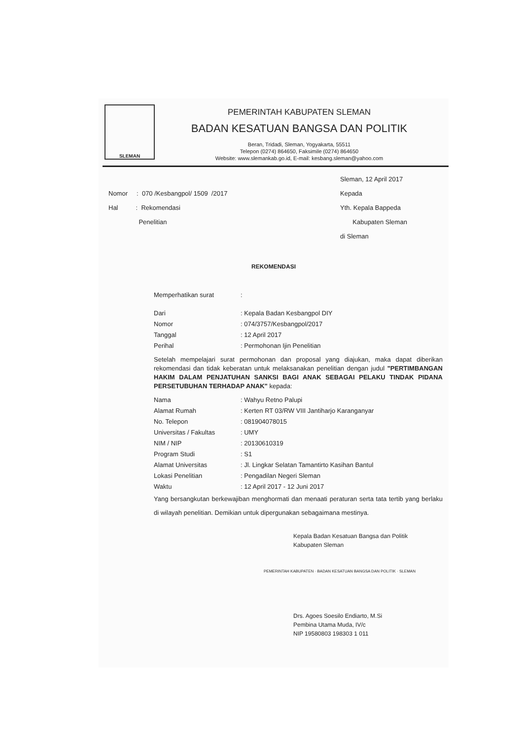SLEMAN
PEMERINTAH KABUPATEN SLEMAN
BADAN KESATUAN BANGSA DAN POLITIK
Beran, Tridadi, Sleman, Yogyakarta, 55511
Telepon (0274) 864650, Faksimile (0274) 864650
Website: www.slemankab.go.id, E-mail: kesbang.sleman@yahoo.com
Nomor : 070 /Kesbangpol/ 1509 /2017
Hal : Rekomendasi
Penelitian
Sleman, 12 April 2017
Kepada
Yth. Kepala Bappeda
Kabupaten Sleman
di Sleman
REKOMENDASI
Memperhatikan surat:
Dari: Kepala Badan Kesbangpol DIY
Nomor: 074/3757/Kesbangpol/2017
Tanggal: 12 April 2017
Perihal: Permohonan Ijin Penelitian
Setelah mempelajari surat permohonan dan proposal yang diajukan, maka dapat diberikan rekomendasi dan tidak keberatan untuk melaksanakan penelitian dengan judul "PERTIMBANGAN HAKIM DALAM PENJATUHAN SANKSI BAGI ANAK SEBAGAI PELAKU TINDAK PIDANA PERSETUBUHAN TERHADAP ANAK" kepada:
Nama: Wahyu Retno Palupi
Alamat Rumah: Kerten RT 03/RW VIII Jantiharjo Karanganyar
No. Telepon: 081904078015
Universitas / Fakultas: UMY
NIM / NIP: 20130610319
Program Studi: S1
Alamat Universitas: Jl. Lingkar Selatan Tamantirto Kasihan Bantul
Lokasi Penelitian: Pengadilan Negeri Sleman
Waktu: 12 April 2017 - 12 Juni 2017
Yang bersangkutan berkewajiban menghormati dan menaati peraturan serta tata tertib yang berlaku di wilayah penelitian. Demikian untuk dipergunakan sebagaimana mestinya.
Kepala Badan Kesatuan Bangsa dan Politik
Kabupaten Sleman
PEMERINTAH KABUPATEN · BADAN KESATUAN BANGSA DAN POLITIK · SLEMAN
Drs. Agoes Soesilo Endiarto, M.Si
Pembina Utama Muda, IV/c
NIP 19580803 198303 1 011